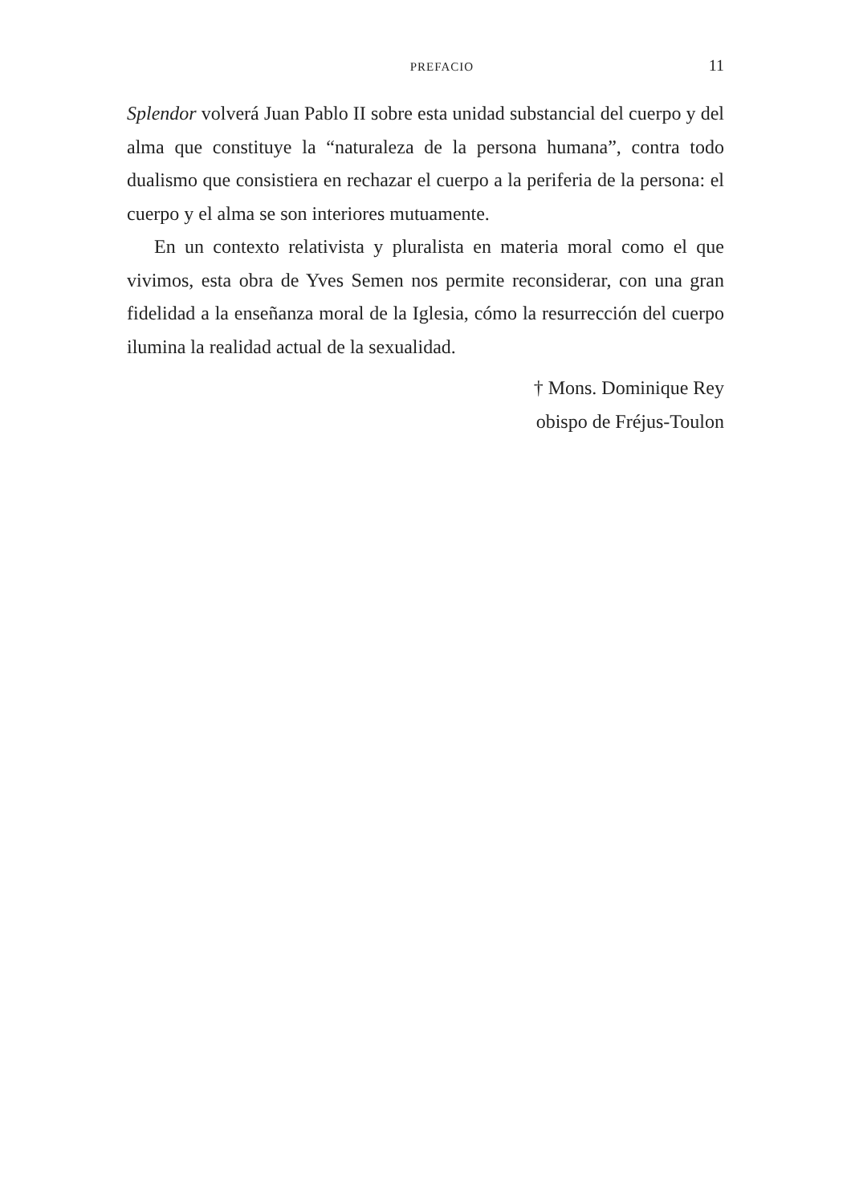PREFACIO 11
Splendor volverá Juan Pablo II sobre esta unidad substancial del cuerpo y del alma que constituye la “naturaleza de la persona humana”, contra todo dualismo que consistiera en rechazar el cuerpo a la periferia de la persona: el cuerpo y el alma se son interiores mutuamente.
En un contexto relativista y pluralista en materia moral como el que vivimos, esta obra de Yves Semen nos permite reconsiderar, con una gran fidelidad a la enseñanza moral de la Iglesia, cómo la resurrección del cuerpo ilumina la realidad actual de la sexualidad.
† Mons. Dominique Rey
obispo de Fréjus-Toulon